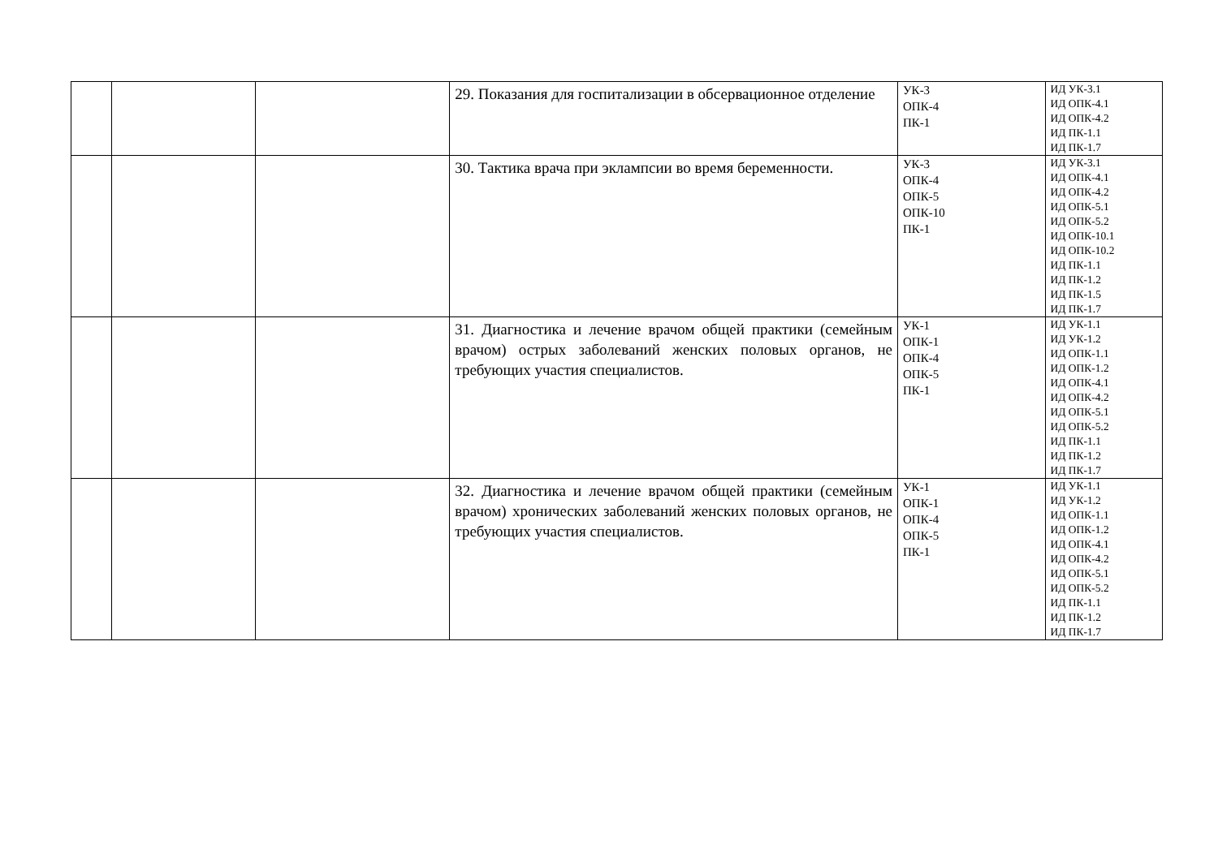| | | | 29. Показания для госпитализации в обсервационное отделение | УК-3 ОПК-4 ПК-1 | ИД УК-3.1 ИД ОПК-4.1 ИД ОПК-4.2 ИД ПК-1.1 ИД ПК-1.7 |
| | | | 30. Тактика врача при эклампсии во время беременности. | УК-3 ОПК-4 ОПК-5 ОПК-10 ПК-1 | ИД УК-3.1 ИД ОПК-4.1 ИД ОПК-4.2 ИД ОПК-5.1 ИД ОПК-5.2 ИД ОПК-10.1 ИД ОПК-10.2 ИД ПК-1.1 ИД ПК-1.2 ИД ПК-1.5 ИД ПК-1.7 |
| | | | 31. Диагностика и лечение врачом общей практики (семейным врачом) острых заболеваний женских половых органов, не требующих участия специалистов. | УК-1 ОПК-1 ОПК-4 ОПК-5 ПК-1 | ИД УК-1.1 ИД УК-1.2 ИД ОПК-1.1 ИД ОПК-1.2 ИД ОПК-4.1 ИД ОПК-4.2 ИД ОПК-5.1 ИД ОПК-5.2 ИД ПК-1.1 ИД ПК-1.2 ИД ПК-1.7 |
| | | | 32. Диагностика и лечение врачом общей практики (семейным врачом) хронических заболеваний женских половых органов, не требующих участия специалистов. | УК-1 ОПК-1 ОПК-4 ОПК-5 ПК-1 | ИД УК-1.1 ИД УК-1.2 ИД ОПК-1.1 ИД ОПК-1.2 ИД ОПК-4.1 ИД ОПК-4.2 ИД ОПК-5.1 ИД ОПК-5.2 ИД ПК-1.1 ИД ПК-1.2 ИД ПК-1.7 |